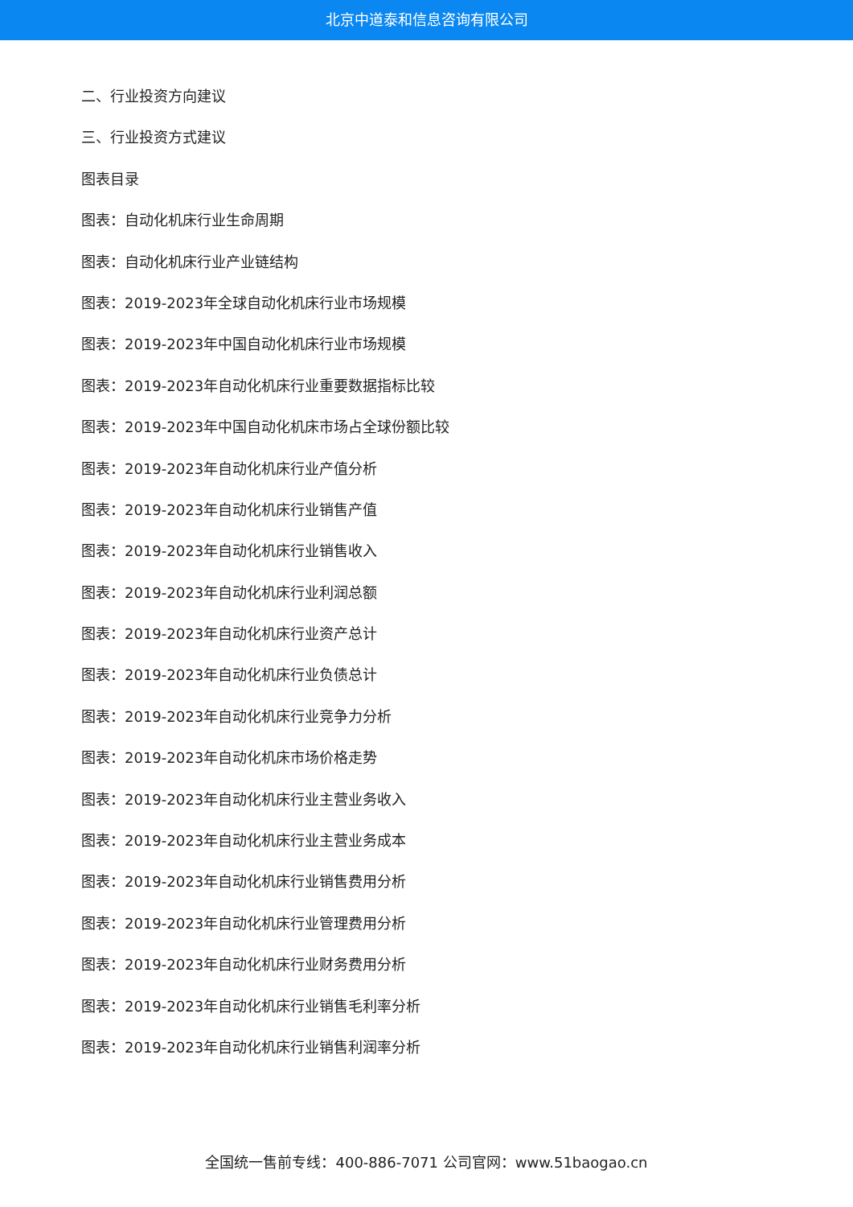北京中道泰和信息咨询有限公司
二、行业投资方向建议
三、行业投资方式建议
图表目录
图表：自动化机床行业生命周期
图表：自动化机床行业产业链结构
图表：2019-2023年全球自动化机床行业市场规模
图表：2019-2023年中国自动化机床行业市场规模
图表：2019-2023年自动化机床行业重要数据指标比较
图表：2019-2023年中国自动化机床市场占全球份额比较
图表：2019-2023年自动化机床行业产值分析
图表：2019-2023年自动化机床行业销售产值
图表：2019-2023年自动化机床行业销售收入
图表：2019-2023年自动化机床行业利润总额
图表：2019-2023年自动化机床行业资产总计
图表：2019-2023年自动化机床行业负债总计
图表：2019-2023年自动化机床行业竞争力分析
图表：2019-2023年自动化机床市场价格走势
图表：2019-2023年自动化机床行业主营业务收入
图表：2019-2023年自动化机床行业主营业务成本
图表：2019-2023年自动化机床行业销售费用分析
图表：2019-2023年自动化机床行业管理费用分析
图表：2019-2023年自动化机床行业财务费用分析
图表：2019-2023年自动化机床行业销售毛利率分析
图表：2019-2023年自动化机床行业销售利润率分析
全国统一售前专线：400-886-7071 公司官网：www.51baogao.cn